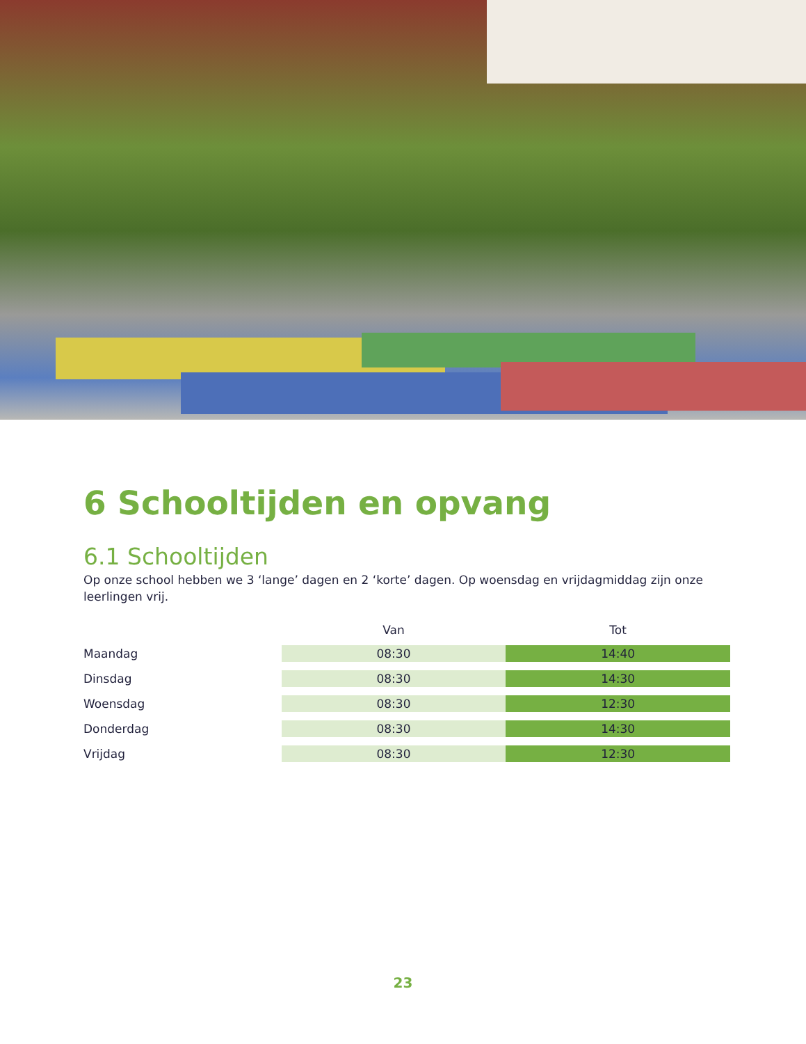6 Schooltijden en opvang
6.1 Schooltijden
Op onze school hebben we 3 ‘lange’ dagen en 2 ‘korte’ dagen. Op woensdag en vrijdagmiddag zijn onze leerlingen vrij.
| | Van | Tot |
| --- | --- | --- |
| Maandag | 08:30 | 14:40 |
| Dinsdag | 08:30 | 14:30 |
| Woensdag | 08:30 | 12:30 |
| Donderdag | 08:30 | 14:30 |
| Vrijdag | 08:30 | 12:30 |
23